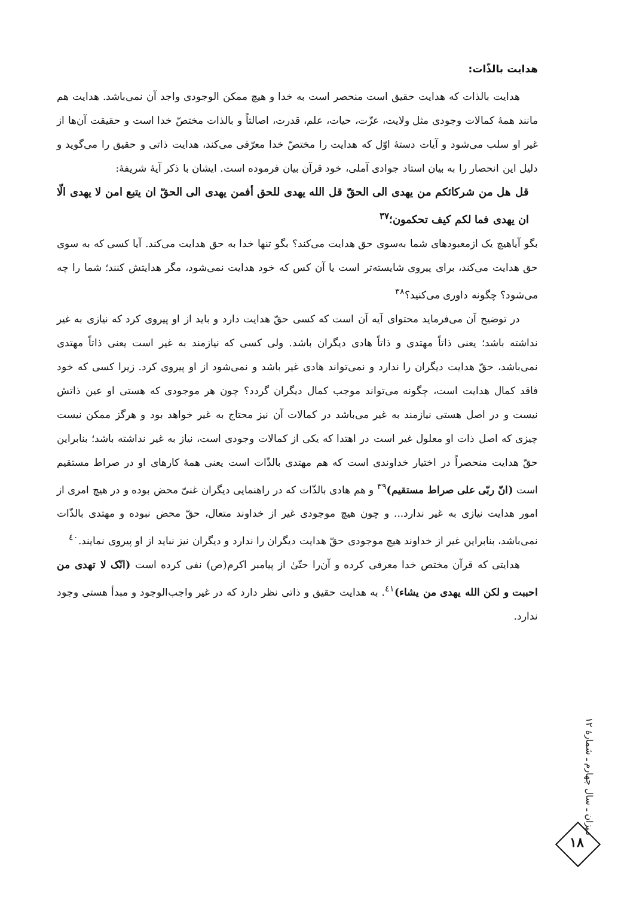هدايت بالذّات:
هدايت بالذات كه هدايت حقيق است منحصر است به خدا و هيچ ممكن الوجودى واجد آن نمى‌باشد. هدايت هم مانند همهٔ كمالات وجودى مثل ولايت، عزّت، حيات، علم، قدرت، اصالتاً و بالذات مختصّ خدا است و حقيقت آن‌ها از غير او سلب مى‌شود و آيات دستهٔ اوّل كه هدايت را مختصّ خدا معرّفى مى‌كند، هدايت ذاتى و حقيق را مى‌گويد و دليل اين انحصار را به بيان استاد جوادى آملى، خود قرآن بيان فرموده است. ايشان با ذكر آيهٔ شريفهٔ:
قل هل من شركائكم من يهدى الى الحقّ قل الله يهدى للحق أفمن يهدى الى الحقّ ان يتبع امن لا يهدى الّا ان يهدى فما لكم كيف تحكمون؛<sup>٣٧</sup>
بگو آياهيچ يک ازمعبودهاى شما به‌سوى حق هدايت مى‌كند؟ بگو تنها خدا به حق هدايت مى‌كند. آيا كسى كه به سوى حق هدايت مى‌كند، براى پيروى شايسته‌تر است يا آن كس كه خود هدايت نمى‌شود، مگر هدايتش كنند؛ شما را چه مى‌شود؟ چگونه داورى مى‌كنيد؟<sup>٣٨</sup>
در توضيح آن مى‌فرمايد محتواى آيه آن است كه كسى حقّ هدايت دارد و بايد از او پيروى كرد كه نيازى به غير نداشته باشد؛ يعنى ذاتاً مهتدى و ذاتاً هادى ديگران باشد. ولى كسى كه نيازمند به غير است يعنى ذاتاً مهتدى نمى‌باشد، حقّ هدايت ديگران را ندارد و نمى‌تواند هادى غير باشد و نمى‌شود از او پيروى كرد. زيرا كسى كه خود فاقد كمال هدايت است، چگونه مى‌تواند موجب كمال ديگران گردد؟ چون هر موجودى كه هستى او عين ذاتش نيست و در اصل هستى نيازمند به غير مى‌باشد در كمالات آن نيز محتاج به غير خواهد بود و هرگز ممكن نيست چيزى كه اصل ذات او معلول غير است در اهتدا كه يكى از كمالات وجودى است، نياز به غير نداشته باشد؛ بنابراين حقّ هدايت منحصراً در اختيار خداوندى است كه هم مهتدى بالذّات است يعنى همهٔ كارهاى او در صراط مستقيم است (انّ ربّى على صراط مستقيم)<sup>٣٩</sup> و هم هادى بالذّات كه در راهنمايى ديگران غنىّ محض بوده و در هيچ امرى از امور هدايت نيازى به غير ندارد... و چون هيچ موجودى غير از خداوند متعال، حقّ محض نبوده و مهتدى بالذّات نمى‌باشد، بنابراين غير از خداوند هيچ موجودى حقّ هدايت ديگران را ندارد و ديگران نيز نبايد از او پيروى نمايند.<sup>٤٠</sup>
هدايتى كه قرآن مختص خدا معرفى كرده و آن‌را حتّىٰ از پيامبر اكرم(ص) نفى كرده است (انّک لا تهدى من احببت و لكن الله يهدى من يشاء)<sup>٤١</sup>. به هدايت حقيق و ذاتى نظر دارد كه در غير واجب‌الوجود و مبدأ هستى وجود ندارد.
ميزان ـ سال چهارم ـ شمارهٔ ١٢
١٨